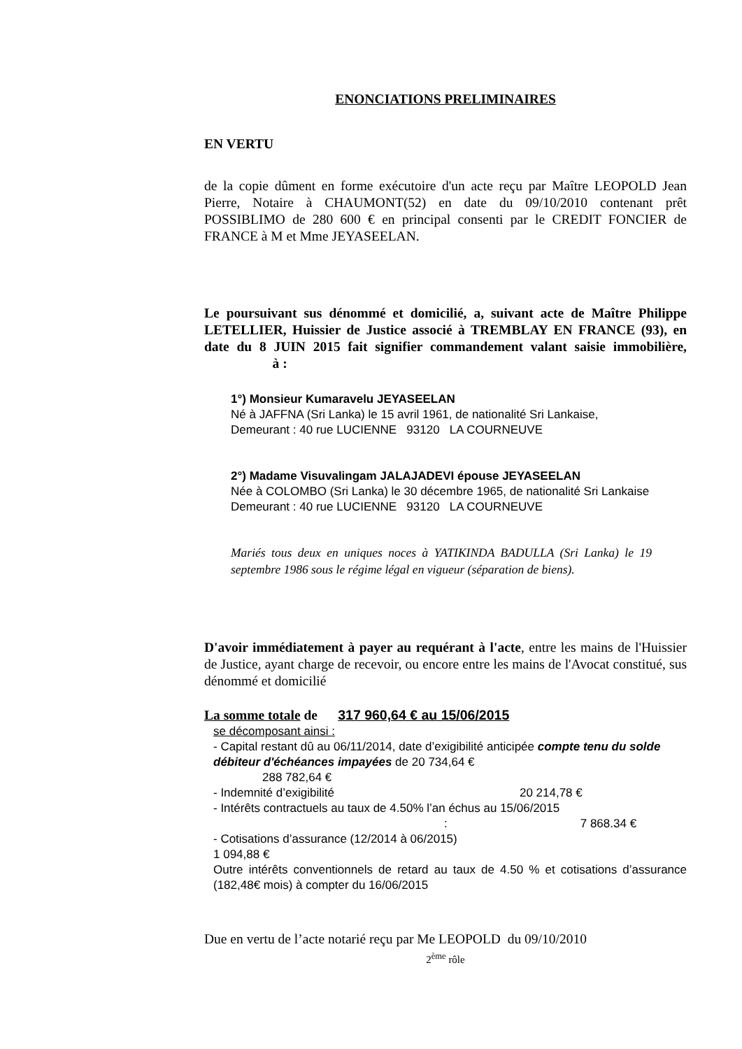ENONCIATIONS PRELIMINAIRES
EN VERTU
de la copie dûment en forme exécutoire d'un acte reçu par Maître LEOPOLD Jean Pierre, Notaire à CHAUMONT(52) en date du 09/10/2010 contenant prêt POSSIBLIMO de 280 600 € en principal consenti par le CREDIT FONCIER de FRANCE à M et Mme JEYASEELAN.
Le poursuivant sus dénommé et domicilié, a, suivant acte de Maître Philippe LETELLIER, Huissier de Justice associé à TREMBLAY EN FRANCE (93), en date du 8 JUIN 2015 fait signifier commandement valant saisie immobilière, à :
1°) Monsieur Kumaravelu JEYASEELAN
Né à JAFFNA (Sri Lanka) le 15 avril 1961, de nationalité Sri Lankaise,
Demeurant : 40 rue LUCIENNE 93120 LA COURNEUVE
2°) Madame Visuvalingam JALAJADEVI épouse JEYASEELAN
Née à COLOMBO (Sri Lanka) le 30 décembre 1965, de nationalité Sri Lankaise
Demeurant : 40 rue LUCIENNE 93120 LA COURNEUVE
Mariés tous deux en uniques noces à YATIKINDA BADULLA (Sri Lanka) le 19 septembre 1986 sous le régime légal en vigueur (séparation de biens).
D'avoir immédiatement à payer au requérant à l'acte, entre les mains de l'Huissier de Justice, ayant charge de recevoir, ou encore entre les mains de l'Avocat constitué, sus dénommé et domicilié
La somme totale de 317 960,64 € au 15/06/2015
se décomposant ainsi :
- Capital restant dû au 06/11/2014, date d’exigibilité anticipée compte tenu du solde débiteur d'échéances impayées de 20 734,64 €
288 782,64 €
- Indemnité d’exigibilité 20 214,78 €
- Intérêts contractuels au taux de 4.50% l’an échus au 15/06/2015
: 7 868.34 €
- Cotisations d’assurance (12/2014 à 06/2015)
1 094,88 €
Outre intérêts conventionnels de retard au taux de 4.50 % et cotisations d’assurance (182,48€ mois) à compter du 16/06/2015
Due en vertu de l’acte notarié reçu par Me LEOPOLD du 09/10/2010
2<sup>ème</sup> rôle